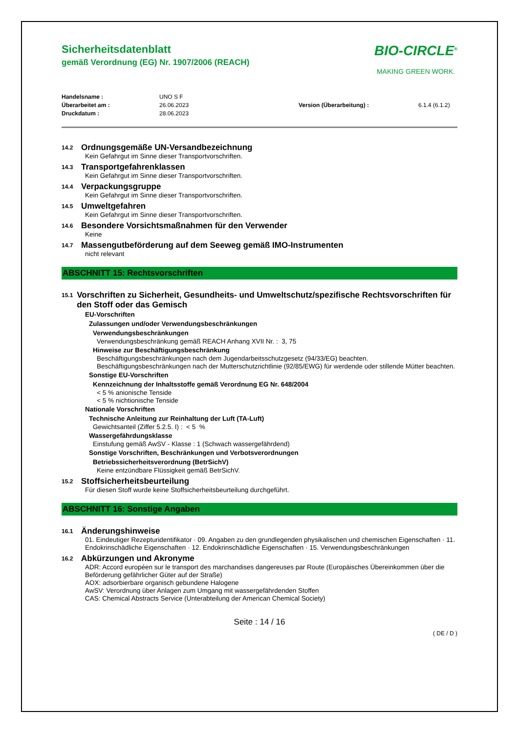BIO-CIRCLE<sup>®</sup>
MAKING GREEN WORK.
Sicherheitsdatenblatt
gemäß Verordnung (EG) Nr. 1907/2006 (REACH)
Handelsname : UNO S F Überarbeitet am : 26.06.2023 Version (Überarbeitung) : 6.1.4 (6.1.2) Druckdatum : 28.06.2023
14.2 Ordnungsgemäße UN-Versandbezeichnung
Kein Gefahrgut im Sinne dieser Transportvorschriften.
14.3 Transportgefahrenklassen
Kein Gefahrgut im Sinne dieser Transportvorschriften.
14.4 Verpackungsgruppe
Kein Gefahrgut im Sinne dieser Transportvorschriften.
14.5 Umweltgefahren
Kein Gefahrgut im Sinne dieser Transportvorschriften.
14.6 Besondere Vorsichtsmaßnahmen für den Verwender
Keine
14.7 Massengutbeförderung auf dem Seeweg gemäß IMO-Instrumenten
nicht relevant
ABSCHNITT 15: Rechtsvorschriften
15.1 Vorschriften zu Sicherheit, Gesundheits- und Umweltschutz/spezifische Rechtsvorschriften für den Stoff oder das Gemisch
EU-Vorschriften
Zulassungen und/oder Verwendungsbeschränkungen
Verwendungsbeschränkungen
Verwendungsbeschränkung gemäß REACH Anhang XVII Nr. : 3, 75
Hinweise zur Beschäftigungsbeschränkung
Beschäftigungsbeschränkungen nach dem Jugendarbeitsschutzgesetz (94/33/EG) beachten.
Beschäftigungsbeschränkungen nach der Mutterschutzrichtlinie (92/85/EWG) für werdende oder stillende Mütter beachten.
Sonstige EU-Vorschriften
Kennzeichnung der Inhaltsstoffe gemäß Verordnung EG Nr. 648/2004
< 5 % anionische Tenside
< 5 % nichtionische Tenside
Nationale Vorschriften
Technische Anleitung zur Reinhaltung der Luft (TA-Luft)
Gewichtsanteil (Ziffer 5.2.5. I) : < 5 %
Wassergefährdungsklasse
Einstufung gemäß AwSV - Klasse : 1 (Schwach wassergefährdend)
Sonstige Vorschriften, Beschränkungen und Verbotsverordnungen
Betriebssicherheitsverordnung (BetrSichV)
Keine entzündbare Flüssigkeit gemäß BetrSichV.
15.2 Stoffsicherheitsbeurteilung
Für diesen Stoff wurde keine Stoffsicherheitsbeurteilung durchgeführt.
ABSCHNITT 16: Sonstige Angaben
16.1 Änderungshinweise
01. Eindeutiger Rezepturidentifikator · 09. Angaben zu den grundlegenden physikalischen und chemischen Eigenschaften · 11. Endokrinschädliche Eigenschaften · 12. Endokrinschädliche Eigenschaften · 15. Verwendungsbeschränkungen
16.2 Abkürzungen und Akronyme
ADR: Accord européen sur le transport des marchandises dangereuses par Route (Europäisches Übereinkommen über die Beförderung gefährlicher Güter auf der Straße)
AOX: adsorbierbare organisch gebundene Halogene
AwSV: Verordnung über Anlagen zum Umgang mit wassergefährdenden Stoffen
CAS: Chemical Abstracts Service (Unterabteilung der American Chemical Society)
Seite : 14 / 16
( DE / D )